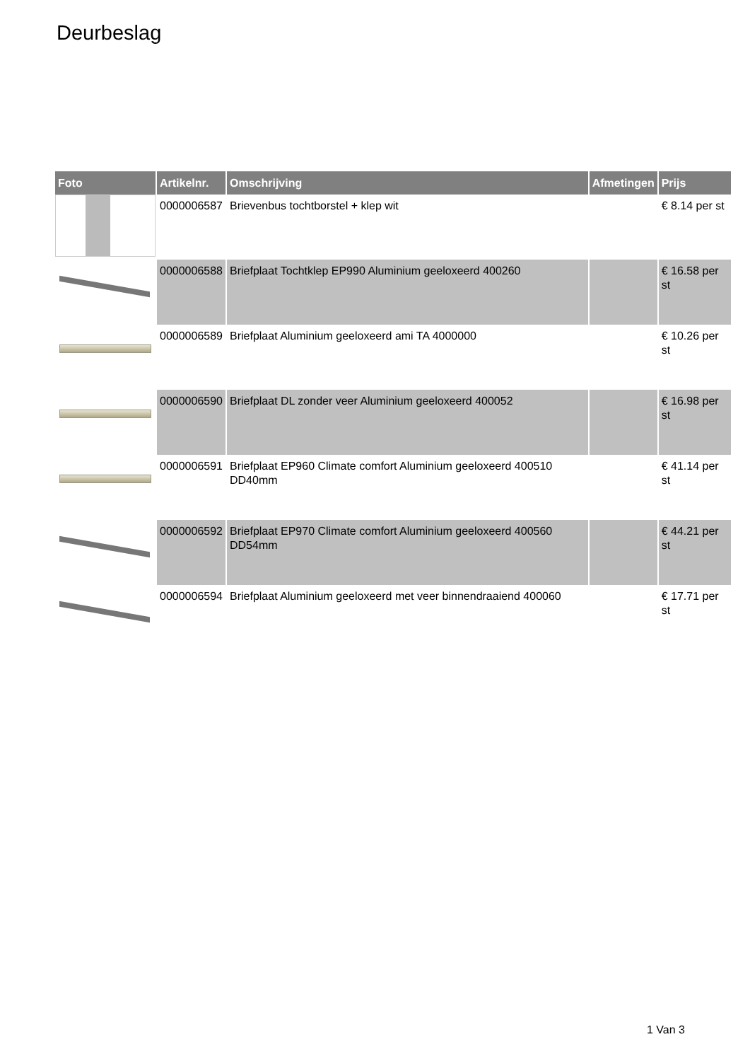Deurbeslag
| Foto | Artikelnr. | Omschrijving | Afmetingen | Prijs |
| --- | --- | --- | --- | --- |
| | 0000006587 | Brievenbus tochtborstel + klep wit | | € 8.14 per st |
| | 0000006588 | Briefplaat Tochtklep EP990 Aluminium geeloxeerd 400260 | | € 16.58 per st |
| | 0000006589 | Briefplaat Aluminium geeloxeerd ami TA 4000000 | | € 10.26 per st |
| | 0000006590 | Briefplaat DL zonder veer Aluminium geeloxeerd 400052 | | € 16.98 per st |
| | 0000006591 | Briefplaat EP960 Climate comfort Aluminium geeloxeerd 400510 DD40mm | | € 41.14 per st |
| | 0000006592 | Briefplaat EP970 Climate comfort Aluminium geeloxeerd 400560 DD54mm | | € 44.21 per st |
| | 0000006594 | Briefplaat Aluminium geeloxeerd met veer binnendraaiend 400060 | | € 17.71 per st |
1 Van 3